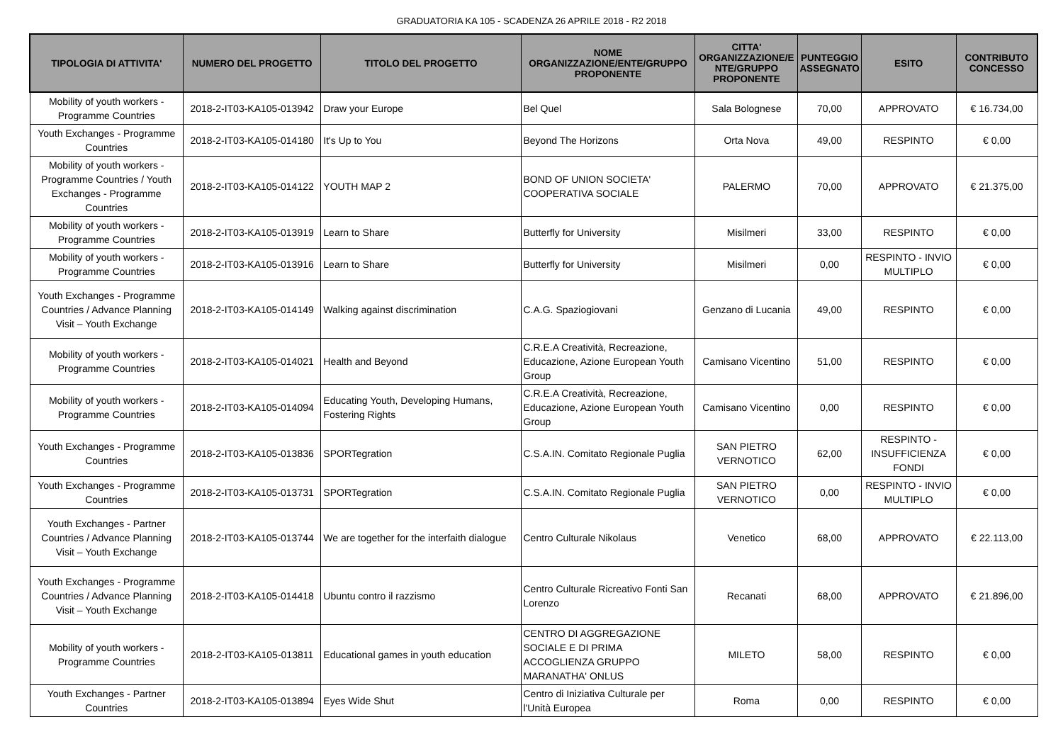GRADUATORIA KA 105 - SCADENZA 26 APRILE 2018 - R2 2018
| TIPOLOGIA DI ATTIVITA' | NUMERO DEL PROGETTO | TITOLO DEL PROGETTO | NOME ORGANIZZAZIONE/ENTE/GRUPPO PROPONENTE | CITTA' ORGANIZZAZIONE/E NTE/GRUPPO PROPONENTE | PUNTEGGIO ASSEGNATO | ESITO | CONTRIBUTO CONCESSO |
| --- | --- | --- | --- | --- | --- | --- | --- |
| Mobility of youth workers - Programme Countries | 2018-2-IT03-KA105-013942 | Draw your Europe | Bel Quel | Sala Bolognese | 70,00 | APPROVATO | € 16.734,00 |
| Youth Exchanges - Programme Countries | 2018-2-IT03-KA105-014180 | It's Up to You | Beyond The Horizons | Orta Nova | 49,00 | RESPINTO | € 0,00 |
| Mobility of youth workers - Programme Countries / Youth Exchanges - Programme Countries | 2018-2-IT03-KA105-014122 | YOUTH MAP 2 | BOND OF UNION SOCIETA' COOPERATIVA SOCIALE | PALERMO | 70,00 | APPROVATO | € 21.375,00 |
| Mobility of youth workers - Programme Countries | 2018-2-IT03-KA105-013919 | Learn to Share | Butterfly for University | Misilmeri | 33,00 | RESPINTO | € 0,00 |
| Mobility of youth workers - Programme Countries | 2018-2-IT03-KA105-013916 | Learn to Share | Butterfly for University | Misilmeri | 0,00 | RESPINTO - INVIO MULTIPLO | € 0,00 |
| Youth Exchanges - Programme Countries / Advance Planning Visit – Youth Exchange | 2018-2-IT03-KA105-014149 | Walking against discrimination | C.A.G. Spaziogiovani | Genzano di Lucania | 49,00 | RESPINTO | € 0,00 |
| Mobility of youth workers - Programme Countries | 2018-2-IT03-KA105-014021 | Health and Beyond | C.R.E.A Creatività, Recreazione, Educazione, Azione European Youth Group | Camisano Vicentino | 51,00 | RESPINTO | € 0,00 |
| Mobility of youth workers - Programme Countries | 2018-2-IT03-KA105-014094 | Educating Youth, Developing Humans, Fostering Rights | C.R.E.A Creatività, Recreazione, Educazione, Azione European Youth Group | Camisano Vicentino | 0,00 | RESPINTO | € 0,00 |
| Youth Exchanges - Programme Countries | 2018-2-IT03-KA105-013836 | SPORTegration | C.S.A.IN. Comitato Regionale Puglia | SAN PIETRO VERNOTICO | 62,00 | RESPINTO - INSUFFICIENZA FONDI | € 0,00 |
| Youth Exchanges - Programme Countries | 2018-2-IT03-KA105-013731 | SPORTegration | C.S.A.IN. Comitato Regionale Puglia | SAN PIETRO VERNOTICO | 0,00 | RESPINTO - INVIO MULTIPLO | € 0,00 |
| Youth Exchanges - Partner Countries / Advance Planning Visit – Youth Exchange | 2018-2-IT03-KA105-013744 | We are together for the interfaith dialogue | Centro Culturale Nikolaus | Venetico | 68,00 | APPROVATO | € 22.113,00 |
| Youth Exchanges - Programme Countries / Advance Planning Visit – Youth Exchange | 2018-2-IT03-KA105-014418 | Ubuntu contro il razzismo | Centro Culturale Ricreativo Fonti San Lorenzo | Recanati | 68,00 | APPROVATO | € 21.896,00 |
| Mobility of youth workers - Programme Countries | 2018-2-IT03-KA105-013811 | Educational games in youth education | CENTRO DI AGGREGAZIONE SOCIALE E DI PRIMA ACCOGLIENZA GRUPPO MARANATHA' ONLUS | MILETO | 58,00 | RESPINTO | € 0,00 |
| Youth Exchanges - Partner Countries | 2018-2-IT03-KA105-013894 | Eyes Wide Shut | Centro di Iniziativa Culturale per l'Unità Europea | Roma | 0,00 | RESPINTO | € 0,00 |